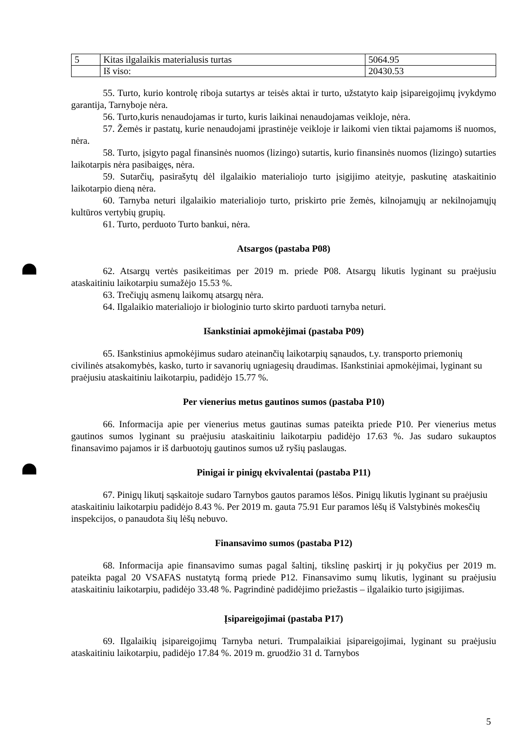| 5 | Kitas ilgalaikis materialusis turtas | 5064.95 |
| | Iš viso: | 20430.53 |
55. Turto, kurio kontrolę riboja sutartys ar teisės aktai ir turto, užstatyto kaip įsipareigojimų įvykdymo garantija, Tarnyboje nėra.
56. Turto,kuris nenaudojamas ir turto, kuris laikinai nenaudojamas veikloje, nėra.
57. Žemės ir pastatų, kurie nenaudojami įprastinėje veikloje ir laikomi vien tiktai pajamoms iš nuomos, nėra.
58. Turto, įsigyto pagal finansinės nuomos (lizingo) sutartis, kurio finansinės nuomos (lizingo) sutarties laikotarpis nėra pasibaigęs, nėra.
59. Sutarčių, pasirašytų dėl ilgalaikio materialiojo turto įsigijimo ateityje, paskutinę ataskaitinio laikotarpio dieną nėra.
60. Tarnyba neturi ilgalaikio materialiojo turto, priskirto prie žemės, kilnojamųjų ar nekilnojamųjų kultūros vertybių grupių.
61. Turto, perduoto Turto bankui, nėra.
Atsargos (pastaba P08)
62. Atsargų vertės pasikeitimas per 2019 m. priede P08. Atsargų likutis lyginant su praėjusiu ataskaitiniu laikotarpiu sumažėjo 15.53 %.
63. Trečiųjų asmenų laikomų atsargų nėra.
64. Ilgalaikio materialiojo ir biologinio turto skirto parduoti tarnyba neturi.
Išankstiniai apmokėjimai (pastaba P09)
65. Išankstinius apmokėjimus sudaro ateinančių laikotarpių sąnaudos, t.y. transporto priemonių civilinės atsakomybės, kasko, turto ir savanorių ugniagesių draudimas. Išankstiniai apmokėjimai, lyginant su praėjusiu ataskaitiniu laikotarpiu, padidėjo 15.77 %.
Per vienerius metus gautinos sumos (pastaba P10)
66. Informacija apie per vienerius metus gautinas sumas pateikta priede P10. Per vienerius metus gautinos sumos lyginant su praėjusiu ataskaitiniu laikotarpiu padidėjo 17.63 %. Jas sudaro sukauptos finansavimo pajamos ir iš darbuotojų gautinos sumos už ryšių paslaugas.
Pinigai ir pinigų ekvivalentai (pastaba P11)
67. Pinigų likutį sąskaitoje sudaro Tarnybos gautos paramos lėšos. Pinigų likutis lyginant su praėjusiu ataskaitiniu laikotarpiu padidėjo 8.43 %. Per 2019 m. gauta 75.91 Eur paramos lėšų iš Valstybinės mokesčių inspekcijos, o panaudota šių lėšų nebuvo.
Finansavimo sumos (pastaba P12)
68. Informacija apie finansavimo sumas pagal šaltinį, tikslinę paskirtį ir jų pokyčius per 2019 m. pateikta pagal 20 VSAFAS nustatytą formą priede P12. Finansavimo sumų likutis, lyginant su praėjusiu ataskaitiniu laikotarpiu, padidėjo 33.48 %. Pagrindinė padidėjimo priežastis – ilgalaikio turto įsigijimas.
Įsipareigojimai (pastaba P17)
69. Ilgalaikių įsipareigojimų Tarnyba neturi. Trumpalaikiai įsipareigojimai, lyginant su praėjusiu ataskaitiniu laikotarpiu, padidėjo 17.84 %. 2019 m. gruodžio 31 d. Tarnybos
5